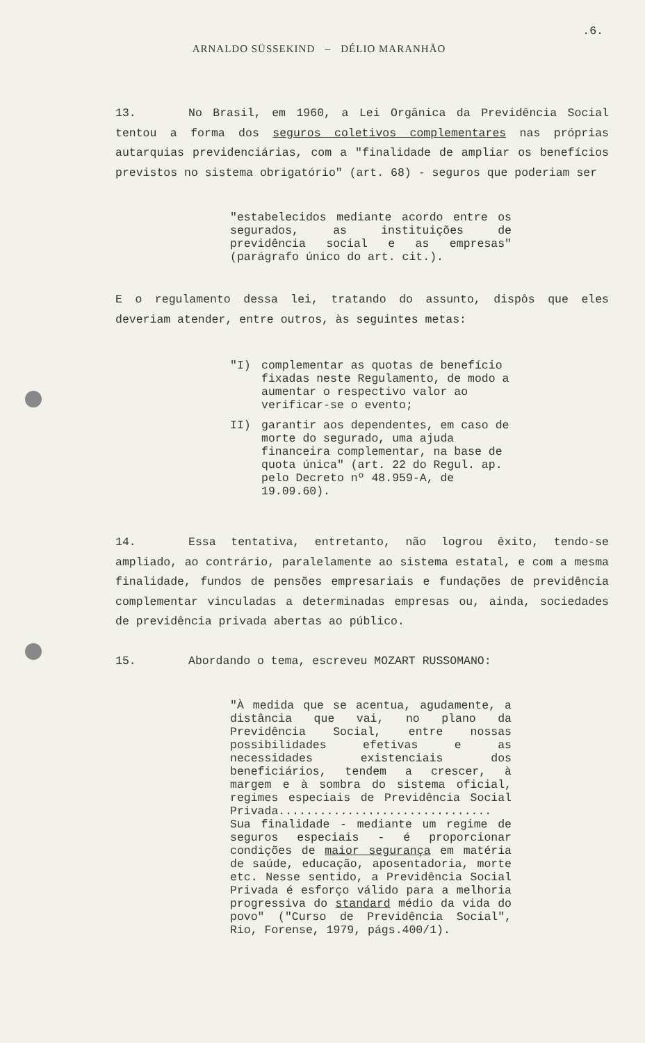.6.
ARNALDO SÜSSEKIND – DÉLIO MARANHÃO
13. No Brasil, em 1960, a Lei Orgânica da Previdência Social tentou a forma dos seguros coletivos complementares nas próprias autarquias previdenciárias, com a "finalidade de ampliar os benefícios previstos no sistema obrigatório" (art. 68) - seguros que poderiam ser
"estabelecidos mediante acordo entre os segurados, as instituições de previdência social e as empresas" (parágrafo único do art. cit.).
E o regulamento dessa lei, tratando do assunto, dispôs que eles deveriam atender, entre outros, às seguintes metas:
"I) complementar as quotas de benefício fixadas neste Regulamento, de modo a aumentar o respectivo valor ao verificar-se o evento;
II) garantir aos dependentes, em caso de morte do segurado, uma ajuda financeira complementar, na base de quota única" (art. 22 do Regul. ap. pelo Decreto nº 48.959-A, de 19.09.60).
14. Essa tentativa, entretanto, não logrou êxito, tendo-se ampliado, ao contrário, paralelamente ao sistema estatal, e com a mesma finalidade, fundos de pensões empresariais e fundações de previdência complementar vinculadas a determinadas empresas ou, ainda, sociedades de previdência privada abertas ao público.
15. Abordando o tema, escreveu MOZART RUSSOMANO:
"À medida que se acentua, agudamente, a distância que vai, no plano da Previdência Social, entre nossas possibilidades efetivas e as necessidades existenciais dos beneficiários, tendem a crescer, à margem e à sombra do sistema oficial, regimes especiais de Previdência Social Privada...............................
Sua finalidade - mediante um regime de seguros especiais - é proporcionar condições de maior segurança em matéria de saúde, educação, aposentadoria, morte etc. Nesse sentido, a Previdência Social Privada é esforço válido para a melhoria progressiva do standard médio da vida do povo" ("Curso de Previdência Social", Rio, Forense, 1979, págs.400/1).